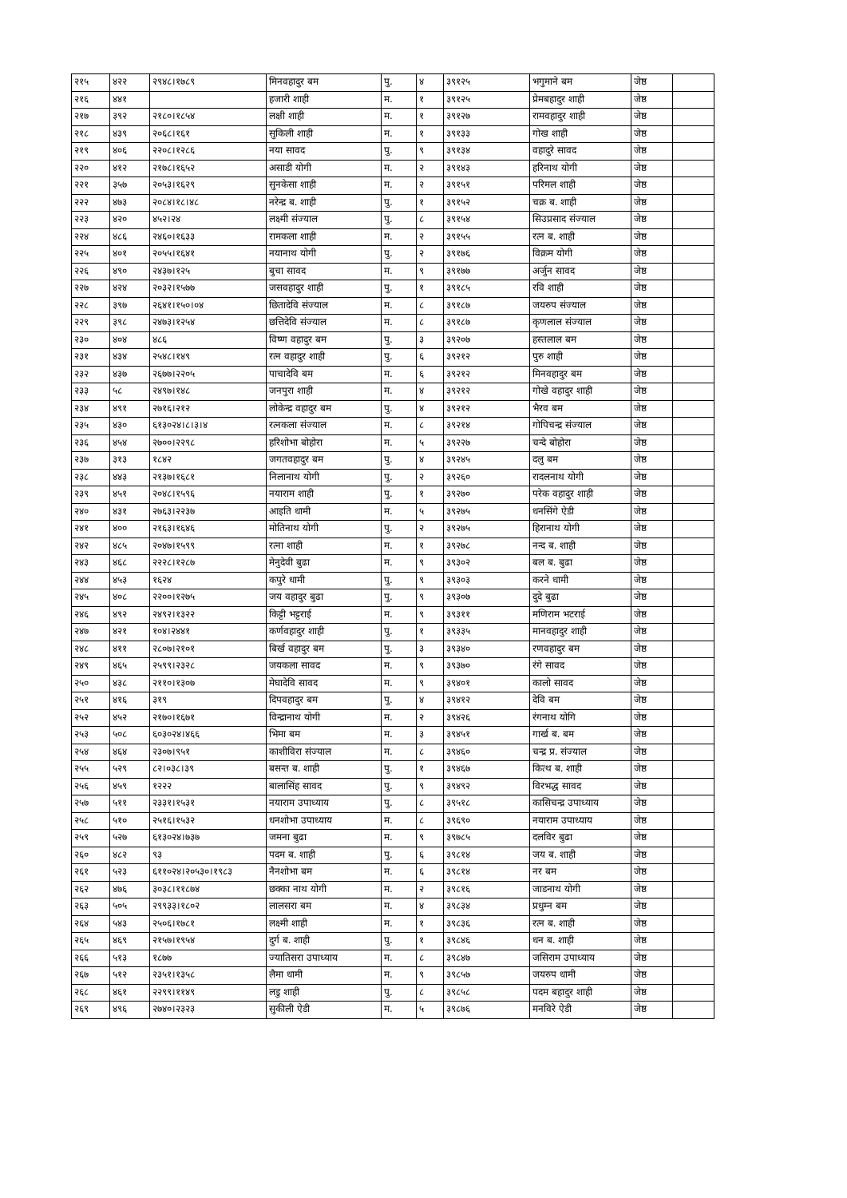| २१५ | ४२२ | २९४८।१७८९ | मिनवहादुर बम | पु. | ४ | ३९१२५ | भगुमाने बम | जेष्ठ | |
| २१६ | ४४१ | | हजारी शाही | म. | १ | ३९१२५ | प्रेमबहादुर शाही | जेष्ठ | |
| २१७ | ३९२ | २१८०।१८५४ | लक्षी शाही | म. | १ | ३९१२७ | रामवहादुर शाही | जेष्ठ | |
| २१८ | ४३९ | २०६८।१६१ | सुकिली शाही | म. | १ | ३९१३३ | गोख शाही | जेष्ठ | |
| २१९ | ४०६ | २२०८।१२८६ | नया सावद | पु. | ९ | ३९१३४ | वहादुरे सावद | जेष्ठ | |
| २२० | ४१२ | २१७८।१६५२ | असाडी योगी | म. | २ | ३९१४३ | हरिनाथ योगी | जेष्ठ | |
| २२१ | ३५७ | २०५३।१६२९ | सुनकेसा शाही | म. | २ | ३९१५१ | परिमल शाही | जेष्ठ | |
| २२२ | ४७३ | २०८४।१८।४८ | नरेन्द्र ब. शाही | पु. | १ | ३९१५२ | चक्र ब. शाही | जेष्ठ | |
| २२३ | ४२० | ४५२।२४ | लक्ष्मी संज्याल | पु. | ८ | ३९१५४ | सिउप्रसाद संज्याल | जेष्ठ | |
| २२४ | ४८६ | २४६०।१६३३ | रामकला शाही | म. | २ | ३९१५५ | रत्न ब. शाही | जेष्ठ | |
| २२५ | ४०१ | २०५५।१६४१ | नयानाथ योगी | पु. | २ | ३९१७६ | विक्रम योगी | जेष्ठ | |
| २२६ | ४९० | २४३७।१२५ | बुचा सावद | म. | ९ | ३९१७७ | अर्जुन सावद | जेष्ठ | |
| २२७ | ४२४ | २०३२।१५७७ | जसवहादुर शाही | पु. | १ | ३९१८५ | रवि शाही | जेष्ठ | |
| २२८ | ३९७ | २६४१।१५०।०४ | छितादेवि संज्याल | म. | ८ | ३९१८७ | जयरुप संज्याल | जेष्ठ | |
| २२९ | ३९८ | २४७३।१२५४ | छत्तिदेवि संज्याल | म. | ८ | ३९१८७ | कृणलाल संज्याल | जेष्ठ | |
| २३० | ४०४ | ४८६ | विष्ण वहादुर बम | पु. | ३ | ३९२०७ | हस्तलाल बम | जेष्ठ | |
| २३१ | ४३४ | २५४८।१४९ | रत्न वहादुर शाही | पु. | ६ | ३९२१२ | पुरु शाही | जेष्ठ | |
| २३२ | ४३७ | २६७७।२२०५ | पाचादेवि बम | म. | ६ | ३९२१२ | मिनवहादुर बम | जेष्ठ | |
| २३३ | ५८ | २४९७।१४८ | जनपुरा शाही | म. | ४ | ३९२१२ | गोखे वहादुर शाही | जेष्ठ | |
| २३४ | ४९१ | २७१६।२१२ | लोकेन्द्र वहादुर बम | पु. | ४ | ३९२१२ | भैरव बम | जेष्ठ | |
| २३५ | ४३० | ६१३०२४।८।३।४ | रत्नकला संज्याल | म. | ८ | ३९२१४ | गोपिचन्द्र संज्याल | जेष्ठ | |
| २३६ | ४५४ | २७००।२२९८ | हरिशोभा बोहोरा | म. | ५ | ३९२२७ | चन्दे बोहोरा | जेष्ठ | |
| २३७ | ३१३ | १८४२ | जगतवहादुर बम | पु. | ४ | ३९२४५ | दलु बम | जेष्ठ | |
| २३८ | ४४३ | २१३७।१६८१ | निलानाथ योगी | पु. | २ | ३९२६० | रादलनाथ योगी | जेष्ठ | |
| २३९ | ४५१ | २०४८।१५९६ | नयाराम शाही | पु. | १ | ३९२७० | परेक वहादुर शाही | जेष्ठ | |
| २४० | ४३१ | २७६३।२२३७ | आइति धामी | म. | ५ | ३९२७५ | धनसिंगे ऐडी | जेष्ठ | |
| २४१ | ४०० | २१६३।१६४६ | मोतिनाथ योगी | पु. | २ | ३९२७५ | हिरानाथ योगी | जेष्ठ | |
| २४२ | ४८५ | २०४७।१५९९ | रत्ना शाही | म. | १ | ३९२७८ | नन्द ब. शाही | जेष्ठ | |
| २४३ | ४६८ | २२२८।१२८७ | मेनुदेवी बुढा | म. | ९ | ३९३०२ | बल ब. बुढा | जेष्ठ | |
| २४४ | ४५३ | १६२४ | कपुरे धामी | पु. | ९ | ३९३०३ | करने धामी | जेष्ठ | |
| २४५ | ४०८ | २२००।१२७५ | जय वहादुर बुढा | पु. | ९ | ३९३०७ | दुदे बुढा | जेष्ठ | |
| २४६ | ४९२ | २४९२।१३२२ | किट्टी भट्टराई | म. | ९ | ३९३११ | मणिराम भटराई | जेष्ठ | |
| २४७ | ४२१ | १०४।२४४१ | कर्णवहादुर शाही | पु. | १ | ३९३३५ | मानवहादुर शाही | जेष्ठ | |
| २४८ | ४११ | २८०७।२१०१ | बिर्ख वहादुर बम | पु. | ३ | ३९३४० | रणवहादुर बम | जेष्ठ | |
| २४९ | ४६५ | २५९९।२३२८ | जयकला सावद | म. | ९ | ३९३७० | रंगे सावद | जेष्ठ | |
| २५० | ४३८ | २११०।१३०७ | मेघादेवि सावद | म. | ९ | ३९४०१ | कालो सावद | जेष्ठ | |
| २५१ | ४१६ | ३१९ | दिपवहादुर बम | पु. | ४ | ३९४१२ | देवि बम | जेष्ठ | |
| २५२ | ४५२ | २१७०।१६७१ | विन्द्रानाथ योगी | म. | २ | ३९४२६ | रंगनाथ योगि | जेष्ठ | |
| २५३ | ५०८ | ६०३०२४।४६६ | भिमा बम | म. | ३ | ३९४५१ | गार्ख ब. बम | जेष्ठ | |
| २५४ | ४६४ | २३०७।९५१ | काशीविरा संज्याल | म. | ८ | ३९४६० | चन्द्र प्र. संज्याल | जेष्ठ | |
| २५५ | ५२९ | ८२।०३८।३९ | बसन्त ब. शाही | पु. | १ | ३९४६७ | कित्थ ब. शाही | जेष्ठ | |
| २५६ | ४५९ | १२२२ | बालासिंह सावद | पु. | ९ | ३९४९२ | विरभद्ध सावद | जेष्ठ | |
| २५७ | ५११ | २३३१।१५३१ | नयाराम उपाध्याय | पु. | ८ | ३९५१८ | कासिचन्द्र उपाध्याय | जेष्ठ | |
| २५८ | ५१० | २५१६।१५३२ | धनशोभा उपाध्याय | म. | ८ | ३९६९० | नयाराम उपाध्याय | जेष्ठ | |
| २५९ | ५२७ | ६१३०२४।७३७ | जमना बुढा | म. | ९ | ३९७८५ | दलविर बुढा | जेष्ठ | |
| २६० | ४८२ | ९३ | पदम ब. शाही | पु. | ६ | ३९८१४ | जय ब. शाही | जेष्ठ | |
| २६१ | ५२३ | ६११०२४।२०५३०।१९८३ | नैनशोभा बम | म. | ६ | ३९८१४ | नर बम | जेष्ठ | |
| २६२ | ४७६ | ३०३८।११८७४ | छक्का नाथ योगी | म. | २ | ३९८१६ | जाडनाथ योगी | जेष्ठ | |
| २६३ | ५०५ | २९९३३।१८०२ | लालसरा बम | म. | ४ | ३९८३४ | प्रधुम्न बम | जेष्ठ | |
| २६४ | ५४३ | २५०६।१७८१ | लक्ष्मी शाही | म. | १ | ३९८३६ | रत्न ब. शाही | जेष्ठ | |
| २६५ | ४६९ | २१५७।१९५४ | दुर्ग ब. शाही | पु. | १ | ३९८४६ | धन ब. शाही | जेष्ठ | |
| २६६ | ५१३ | १८७७ | ज्यातिसरा उपाध्याय | म. | ८ | ३९८४७ | जसिराम उपाध्याय | जेष्ठ | |
| २६७ | ५१२ | २३५१।१३५८ | लैमा धामी | म. | ९ | ३९८५७ | जयरुप धामी | जेष्ठ | |
| २६८ | ४६१ | २२९९।११४९ | लडु शाही | पु. | ८ | ३९८५८ | पदम बहादुर शाही | जेष्ठ | |
| २६९ | ४९६ | २७४०।२३२३ | सुकीली ऐडी | म. | ५ | ३९८७६ | मनविरे ऐडी | जेष्ठ | |